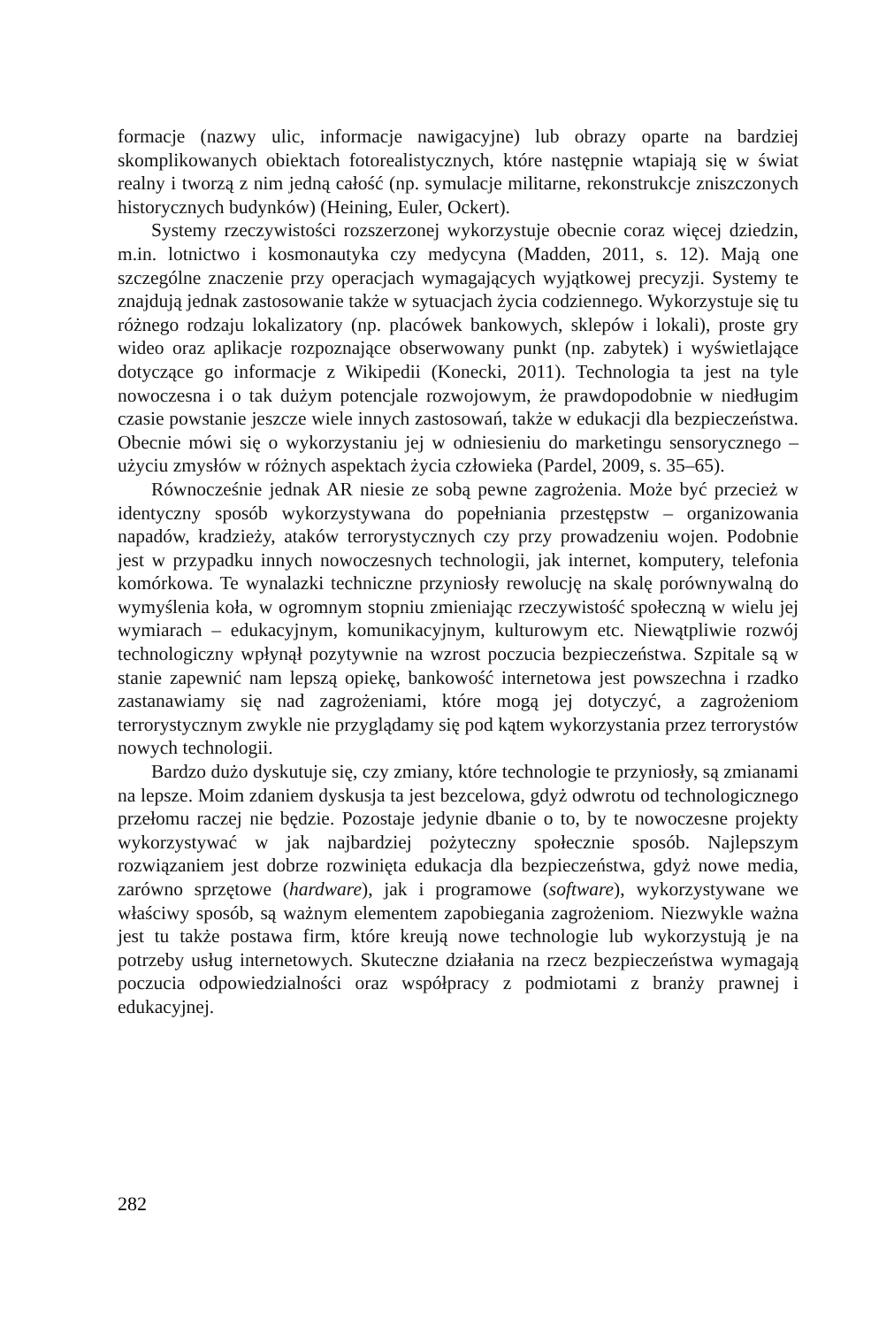formacje (nazwy ulic, informacje nawigacyjne) lub obrazy oparte na bardziej skomplikowanych obiektach fotorealistycznych, które następnie wtapiają się w świat realny i tworzą z nim jedną całość (np. symulacje militarne, rekonstrukcje zniszczonych historycznych budynków) (Heining, Euler, Ockert).
Systemy rzeczywistości rozszerzonej wykorzystuje obecnie coraz więcej dziedzin, m.in. lotnictwo i kosmonautyka czy medycyna (Madden, 2011, s. 12). Mają one szczególne znaczenie przy operacjach wymagających wyjątkowej precyzji. Systemy te znajdują jednak zastosowanie także w sytuacjach życia codziennego. Wykorzystuje się tu różnego rodzaju lokalizatory (np. placówek bankowych, sklepów i lokali), proste gry wideo oraz aplikacje rozpoznające obserwowany punkt (np. zabytek) i wyświetlające dotyczące go informacje z Wikipedii (Konecki, 2011). Technologia ta jest na tyle nowoczesna i o tak dużym potencjale rozwojowym, że prawdopodobnie w niedługim czasie powstanie jeszcze wiele innych zastosowań, także w edukacji dla bezpieczeństwa. Obecnie mówi się o wykorzystaniu jej w odniesieniu do marketingu sensorycznego – użyciu zmysłów w różnych aspektach życia człowieka (Pardel, 2009, s. 35–65).
Równocześnie jednak AR niesie ze sobą pewne zagrożenia. Może być przecież w identyczny sposób wykorzystywana do popełniania przestępstw – organizowania napadów, kradzieży, ataków terrorystycznych czy przy prowadzeniu wojen. Podobnie jest w przypadku innych nowoczesnych technologii, jak internet, komputery, telefonia komórkowa. Te wynalazki techniczne przyniosły rewolucję na skalę porównywalną do wymyślenia koła, w ogromnym stopniu zmieniając rzeczywistość społeczną w wielu jej wymiarach – edukacyjnym, komunikacyjnym, kulturowym etc. Niewątpliwie rozwój technologiczny wpłynął pozytywnie na wzrost poczucia bezpieczeństwa. Szpitale są w stanie zapewnić nam lepszą opiekę, bankowość internetowa jest powszechna i rzadko zastanawiamy się nad zagrożeniami, które mogą jej dotyczyć, a zagrożeniom terrorystycznym zwykle nie przyglądamy się pod kątem wykorzystania przez terrorystów nowych technologii.
Bardzo dużo dyskutuje się, czy zmiany, które technologie te przyniosły, są zmianami na lepsze. Moim zdaniem dyskusja ta jest bezcelowa, gdyż odwrotu od technologicznego przełomu raczej nie będzie. Pozostaje jedynie dbanie o to, by te nowoczesne projekty wykorzystywać w jak najbardziej pożyteczny społecznie sposób. Najlepszym rozwiązaniem jest dobrze rozwinięta edukacja dla bezpieczeństwa, gdyż nowe media, zarówno sprzętowe (hardware), jak i programowe (software), wykorzystywane we właściwy sposób, są ważnym elementem zapobiegania zagrożeniom. Niezwykle ważna jest tu także postawa firm, które kreują nowe technologie lub wykorzystują je na potrzeby usług internetowych. Skuteczne działania na rzecz bezpieczeństwa wymagają poczucia odpowiedzialności oraz współpracy z podmiotami z branży prawnej i edukacyjnej.
282